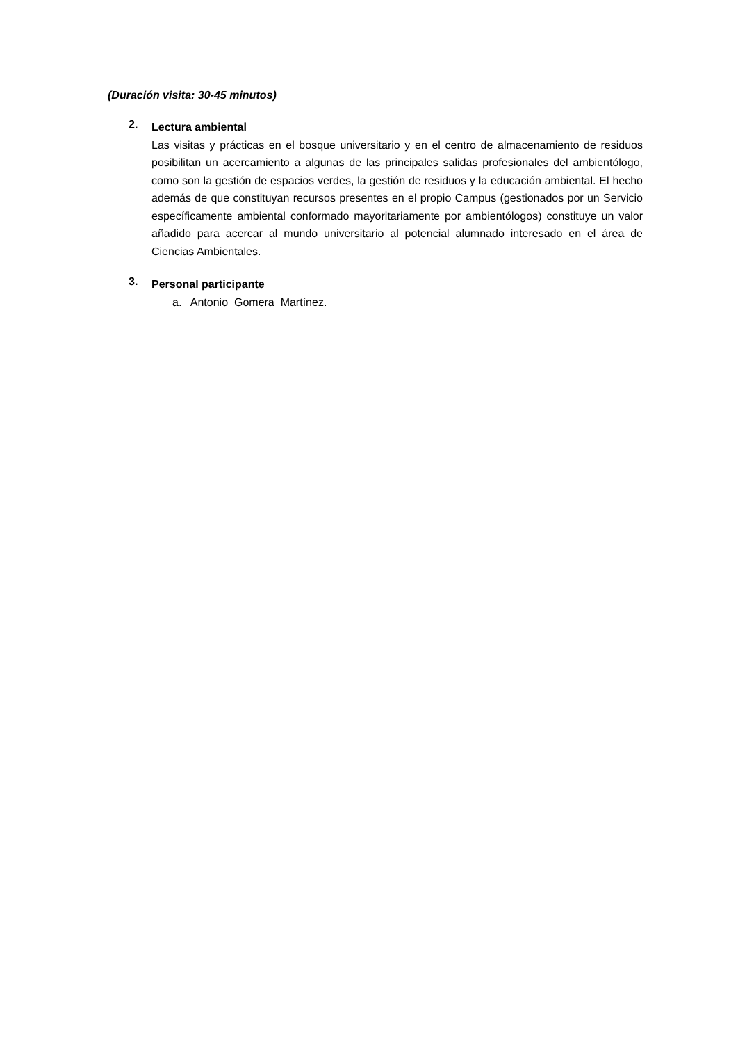(Duración visita: 30-45 minutos)
2.
Lectura ambiental
Las visitas y prácticas en el bosque universitario y en el centro de almacenamiento de residuos posibilitan un acercamiento a algunas de las principales salidas profesionales del ambientólogo, como son la gestión de espacios verdes, la gestión de residuos y la educación ambiental. El hecho además de que constituyan recursos presentes en el propio Campus (gestionados por un Servicio específicamente ambiental conformado mayoritariamente por ambientólogos) constituye un valor añadido para acercar al mundo universitario al potencial alumnado interesado en el área de Ciencias Ambientales.
3.
Personal participante
a. Antonio Gomera Martínez.